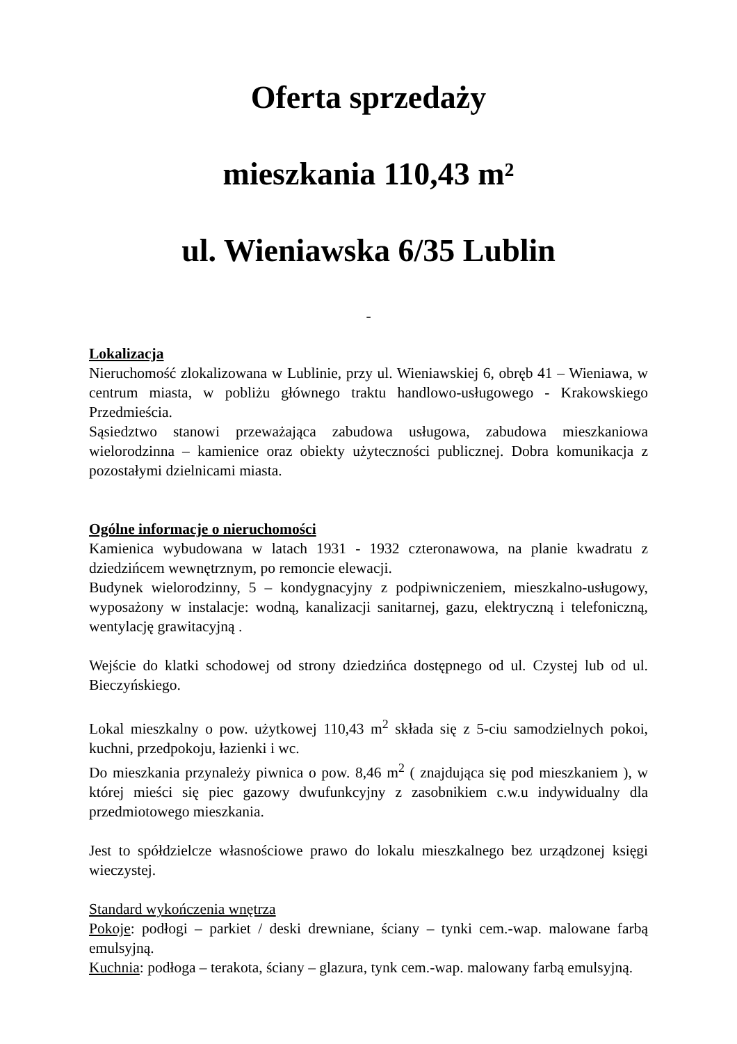Oferta sprzedaży
mieszkania 110,43 m²
ul. Wieniawska 6/35 Lublin
-
Lokalizacja
Nieruchomość zlokalizowana w Lublinie, przy ul. Wieniawskiej 6, obręb 41 – Wieniawa, w centrum miasta, w pobliżu głównego traktu handlowo-usługowego - Krakowskiego Przedmieścia.
Sąsiedztwo stanowi przeważająca zabudowa usługowa, zabudowa mieszkaniowa wielorodzinna – kamienice oraz obiekty użyteczności publicznej. Dobra komunikacja z pozostałymi dzielnicami miasta.
Ogólne informacje o nieruchomości
Kamienica wybudowana w latach 1931 - 1932 czteronawowa, na planie kwadratu z dziedzińcem wewnętrznym, po remoncie elewacji.
Budynek wielorodzinny, 5 – kondygnacyjny z podpiwniczeniem, mieszkalno-usługowy, wyposażony w instalacje: wodną, kanalizacji sanitarnej, gazu, elektryczną i telefoniczną, wentylację grawitacyjną .
Wejście do klatki schodowej od strony dziedzińca dostępnego od ul. Czystej lub od ul. Bieczyńskiego.
Lokal mieszkalny o pow. użytkowej 110,43 m<sup>2</sup> składa się z 5-ciu samodzielnych pokoi, kuchni, przedpokoju, łazienki i wc.
Do mieszkania przynależy piwnica o pow. 8,46 m<sup>2</sup> ( znajdująca się pod mieszkaniem ), w której mieści się piec gazowy dwufunkcyjny z zasobnikiem c.w.u indywidualny dla przedmiotowego mieszkania.
Jest to spółdzielcze własnościowe prawo do lokalu mieszkalnego bez urządzonej księgi wieczystej.
Standard wykończenia wnętrza
Pokoje: podłogi – parkiet / deski drewniane, ściany – tynki cem.-wap. malowane farbą emulsyjną.
Kuchnia: podłoga – terakota, ściany – glazura, tynk cem.-wap. malowany farbą emulsyjną.